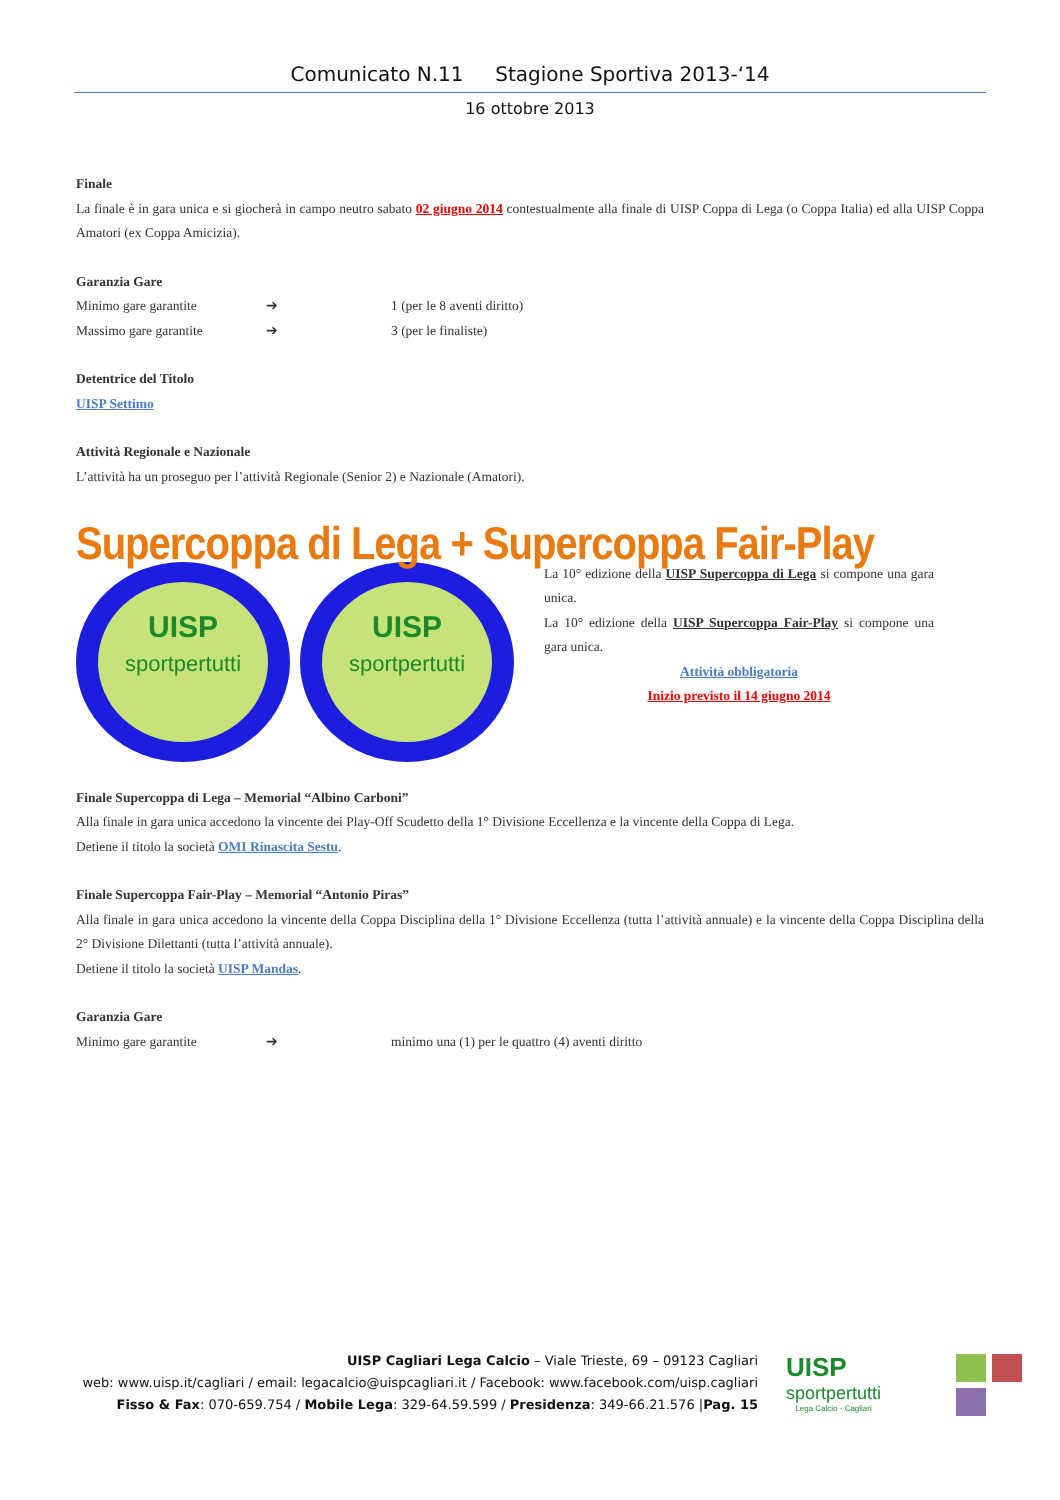Comunicato N.11 Stagione Sportiva 2013-‘14
16 ottobre 2013
Finale
La finale è in gara unica e si giocherà in campo neutro sabato 02 giugno 2014 contestualmente alla finale di UISP Coppa di Lega (o Coppa Italia) ed alla UISP Coppa Amatori (ex Coppa Amicizia).
Garanzia Gare
Minimo gare garantite ➔ 1 (per le 8 aventi diritto)
Massimo gare garantite ➔ 3 (per le finaliste)
Detentrice del Titolo
UISP Settimo
Attività Regionale e Nazionale
L’attività ha un proseguo per l’attività Regionale (Senior 2) e Nazionale (Amatori).
Supercoppa di Lega + Supercoppa Fair-Play
UISP
sportpertutti
UISP
sportpertutti
La 10° edizione della UISP Supercoppa di Lega si compone una gara unica.
La 10° edizione della UISP Supercoppa Fair-Play si compone una gara unica.
Attività obbligatoria
Inizio previsto il 14 giugno 2014
Finale Supercoppa di Lega – Memorial “Albino Carboni”
Alla finale in gara unica accedono la vincente dei Play-Off Scudetto della 1° Divisione Eccellenza e la vincente della Coppa di Lega.
Detiene il titolo la società OMI Rinascita Sestu.
Finale Supercoppa Fair-Play – Memorial “Antonio Piras”
Alla finale in gara unica accedono la vincente della Coppa Disciplina della 1° Divisione Eccellenza (tutta l’attività annuale) e la vincente della Coppa Disciplina della 2° Divisione Dilettanti (tutta l’attività annuale).
Detiene il titolo la società UISP Mandas.
Garanzia Gare
Minimo gare garantite ➔ minimo una (1) per le quattro (4) aventi diritto
UISP Cagliari Lega Calcio – Viale Trieste, 69 – 09123 Cagliari
web: www.uisp.it/cagliari / email: legacalcio@uispcagliari.it / Facebook: www.facebook.com/uisp.cagliari
Fisso & Fax: 070-659.754 / Mobile Lega: 329-64.59.599 / Presidenza: 349-66.21.576 |Pag. 15
UISP
sportpertutti
Lega Calcio - Cagliari